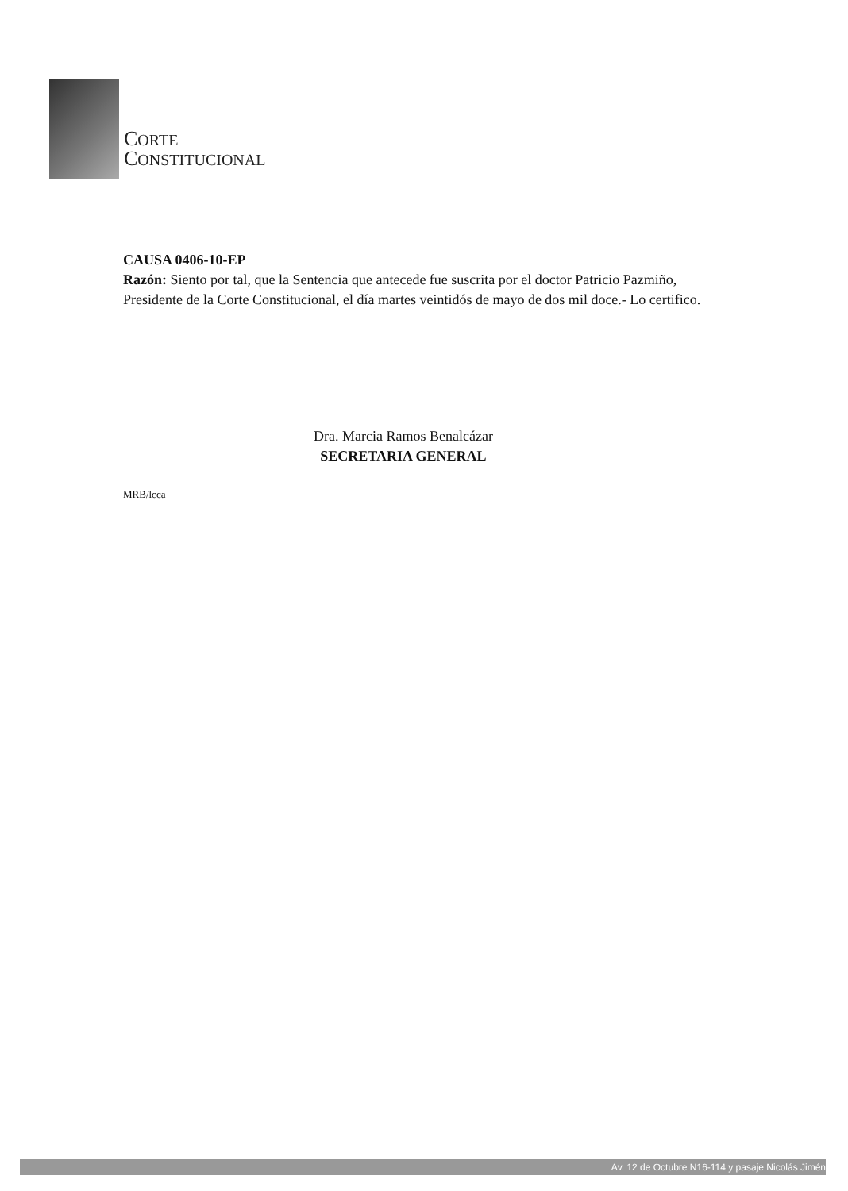CORTE
CONSTITUCIONAL
CAUSA 0406-10-EP
Razón: Siento por tal, que la Sentencia que antecede fue suscrita por el doctor Patricio Pazmiño, Presidente de la Corte Constitucional, el día martes veintidós de mayo de dos mil doce.- Lo certifico.
Dra. Marcia Ramos Benalcázar
SECRETARIA GENERAL
MRB/lcca
Av. 12 de Octubre N16-114 y pasaje Nicolás Jimén